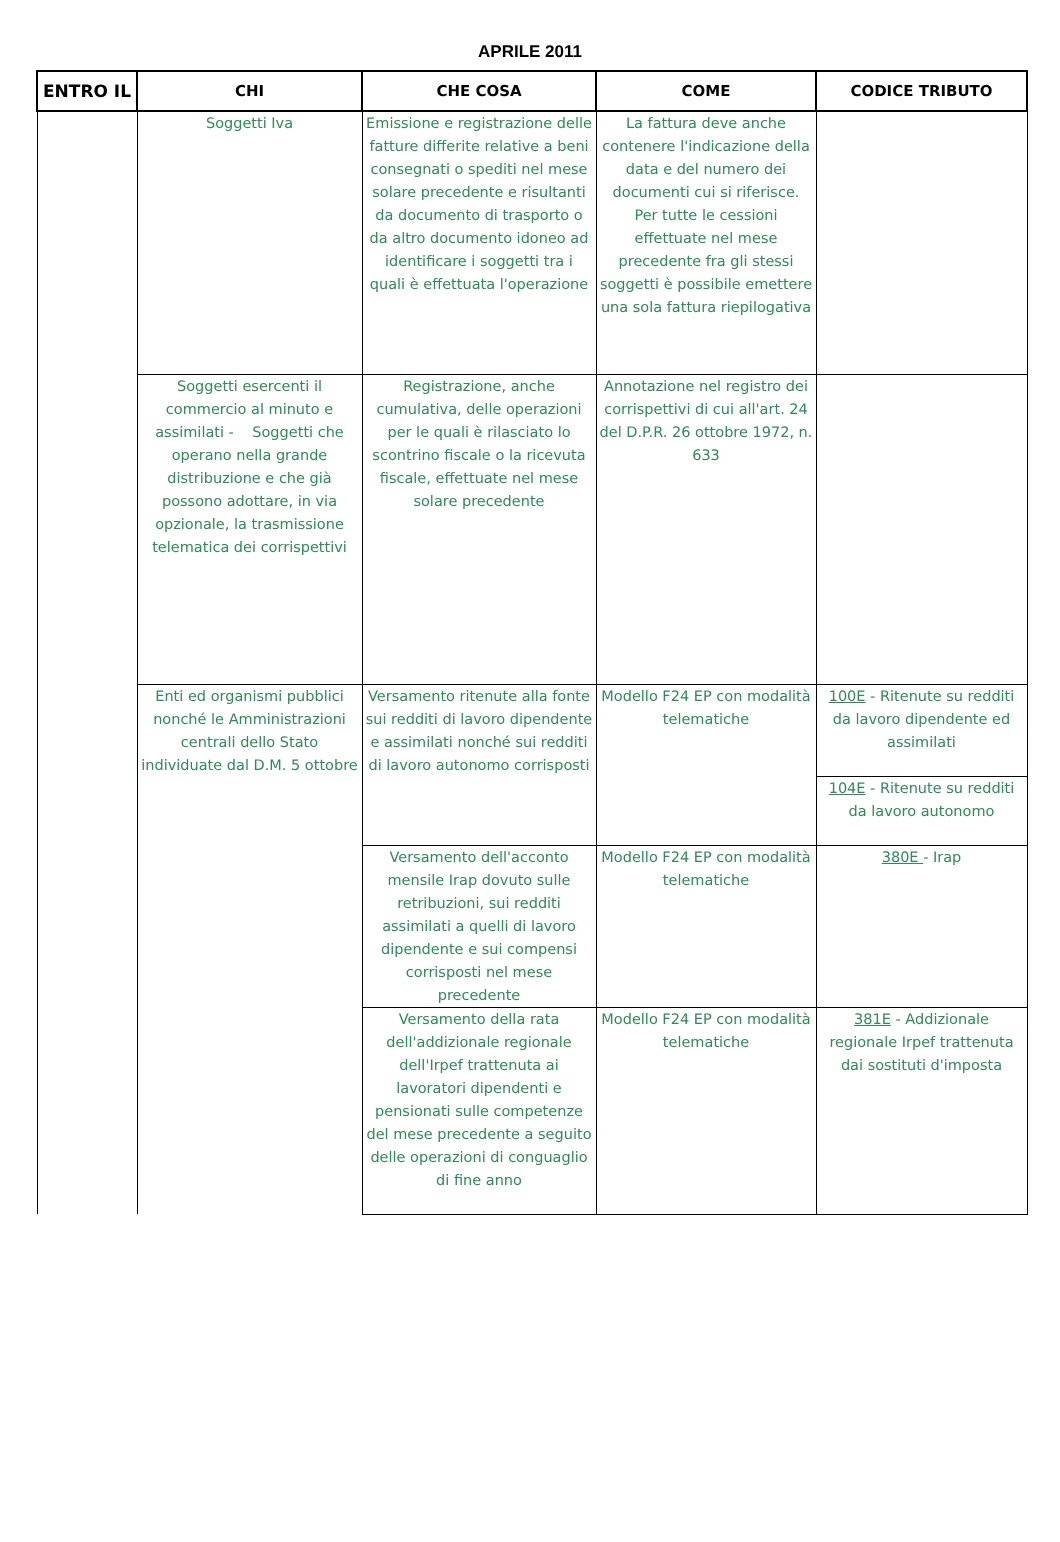APRILE 2011
| ENTRO IL | CHI | CHE COSA | COME | CODICE TRIBUTO |
| --- | --- | --- | --- | --- |
| | Soggetti Iva | Emissione e registrazione delle fatture differite relative a beni consegnati o spediti nel mese solare precedente e risultanti da documento di trasporto o da altro documento idoneo ad identificare i soggetti tra i quali è effettuata l'operazione | La fattura deve anche contenere l'indicazione della data e del numero dei documenti cui si riferisce. Per tutte le cessioni effettuate nel mese precedente fra gli stessi soggetti è possibile emettere una sola fattura riepilogativa | |
| | Soggetti esercenti il commercio al minuto e assimilati - Soggetti che operano nella grande distribuzione e che già possono adottare, in via opzionale, la trasmissione telematica dei corrispettivi | Registrazione, anche cumulativa, delle operazioni per le quali è rilasciato lo scontrino fiscale o la ricevuta fiscale, effettuate nel mese solare precedente | Annotazione nel registro dei corrispettivi di cui all'art. 24 del D.P.R. 26 ottobre 1972, n. 633 | |
| | Enti ed organismi pubblici nonché le Amministrazioni centrali dello Stato individuate dal D.M. 5 ottobre | Versamento ritenute alla fonte sui redditi di lavoro dipendente e assimilati nonché sui redditi di lavoro autonomo corrisposti | Modello F24 EP con modalità telematiche | 100E - Ritenute su redditi da lavoro dipendente ed assimilati |
| | | | | 104E - Ritenute su redditi da lavoro autonomo |
| | | Versamento dell'acconto mensile Irap dovuto sulle retribuzioni, sui redditi assimilati a quelli di lavoro dipendente e sui compensi corrisposti nel mese precedente | Modello F24 EP con modalità telematiche | 380E - Irap |
| | | Versamento della rata dell'addizionale regionale dell'Irpef trattenuta ai lavoratori dipendenti e pensionati sulle competenze del mese precedente a seguito delle operazioni di conguaglio di fine anno | Modello F24 EP con modalità telematiche | 381E - Addizionale regionale Irpef trattenuta dai sostituti d'imposta |